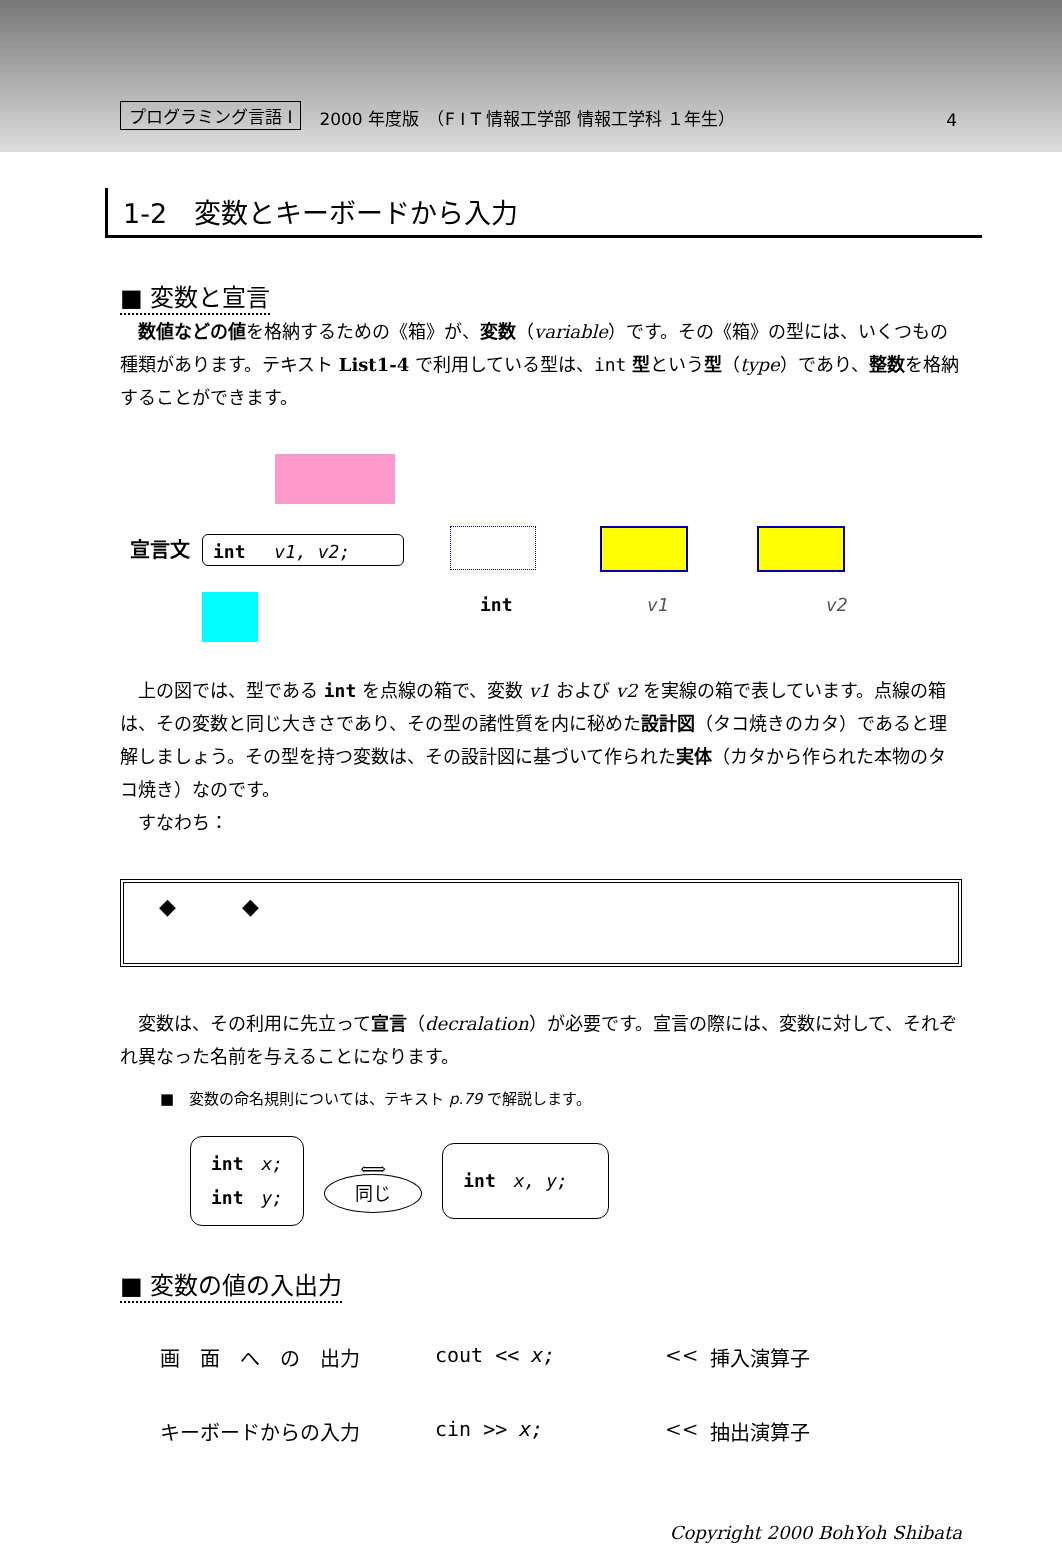プログラミング言語 I 2000 年度版　（F I T 情報工学部 情報工学科 １年生） 4
1-2　変数とキーボードから入力
■ 変数と宣言
　数値などの値を格納するための《箱》が、変数（variable）です。その《箱》の型には、いくつもの種類があります。テキスト List1-4 で利用している型は、int 型という型（type）であり、整数を格納することができます。
宣言文 int　 v1, v2;
int v1 v2
　上の図では、型である int を点線の箱で、変数 v1 および v2 を実線の箱で表しています。点線の箱は、その変数と同じ大きさであり、その型の諸性質を内に秘めた設計図（タコ焼きのカタ）であると理解しましょう。その型を持つ変数は、その設計図に基づいて作られた実体（カタから作られた本物のタコ焼き）なのです。
　すなわち：
◆　　　◆
　変数は、その利用に先立って宣言（decralation）が必要です。宣言の際には、変数に対して、それぞれ異なった名前を与えることになります。
■　変数の命名規則については、テキスト p.79 で解説します。
int　x;
int　y;
⟺
同じ
int　x, y;
■ 変数の値の入出力
画　面　へ　の　出力 cout << x; << 挿入演算子 キーボードからの入力 cin >> x; << 抽出演算子
Copyright 2000 BohYoh Shibata